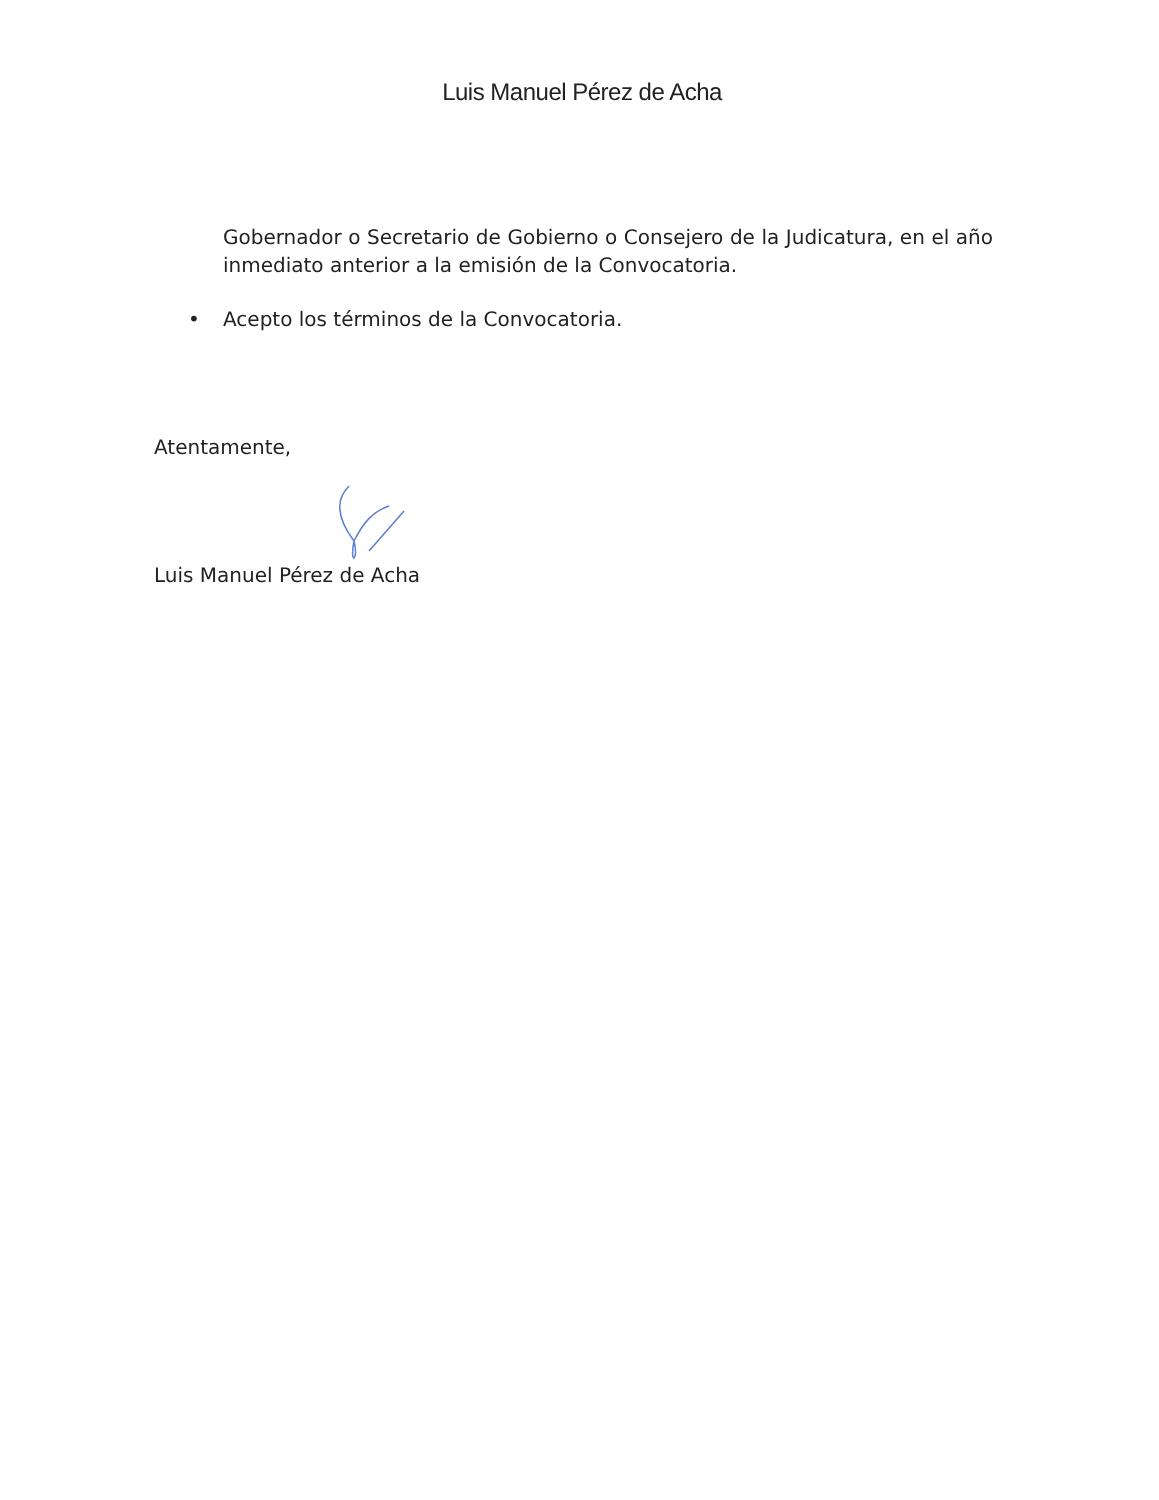Luis Manuel Pérez de Acha
Gobernador o Secretario de Gobierno o Consejero de la Judicatura, en el año inmediato anterior a la emisión de la Convocatoria.
• Acepto los términos de la Convocatoria.
Atentamente,
Luis Manuel Pérez de Acha